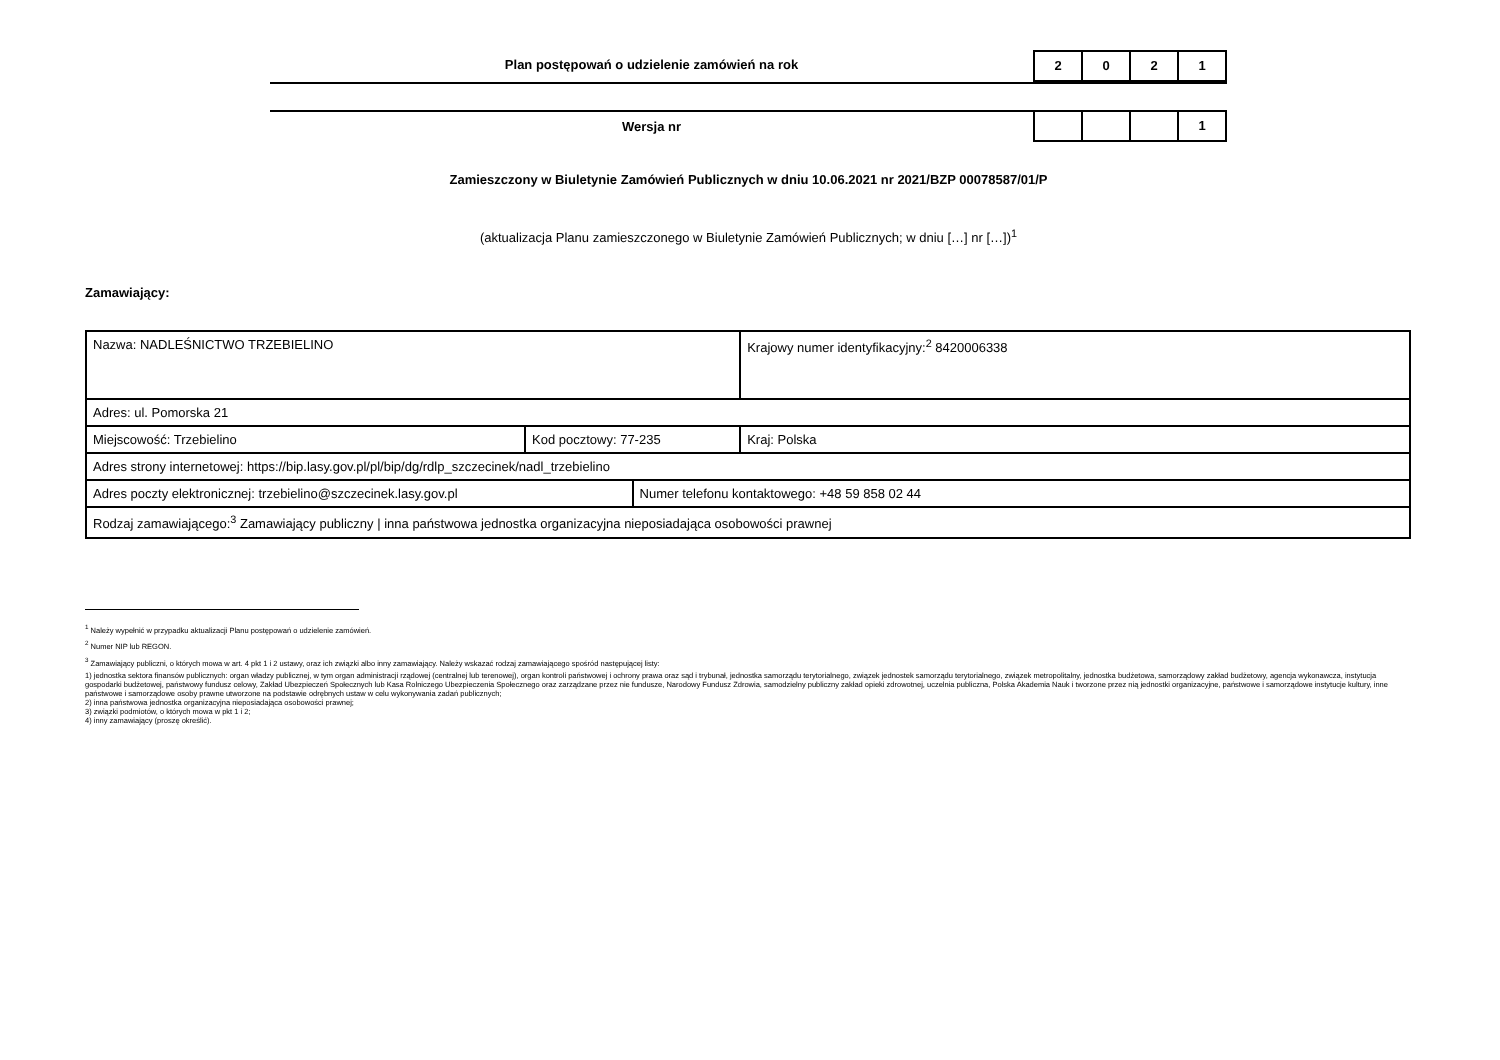Plan postępowań o udzielenie zamówień na rok
2 0 2 1
Wersja nr
1
Zamieszczony w Biuletynie Zamówień Publicznych w dniu 10.06.2021 nr 2021/BZP 00078587/01/P
(aktualizacja Planu zamieszczonego w Biuletynie Zamówień Publicznych; w dniu […] nr […])<sup>1</sup>
Zamawiający:
| Nazwa: NADLEŚNICTWO TRZEBIELINO | | | Krajowy numer identyfikacyjny:<sup>2</sup> 8420006338 |
| Adres: ul. Pomorska 21 | | | |
| Miejscowość: Trzebielino | Kod pocztowy: 77-235 | | Kraj: Polska |
| Adres strony internetowej: https://bip.lasy.gov.pl/pl/bip/dg/rdlp_szczecinek/nadl_trzebielino | | | |
| Adres poczty elektronicznej: trzebielino@szczecinek.lasy.gov.pl | | Numer telefonu kontaktowego: +48 59 858 02 44 | |
| Rodzaj zamawiającego:<sup>3</sup> Zamawiający publiczny / inna państwowa jednostka organizacyjna nieposiadająca osobowości prawnej | | | |
<sup>1</sup> Należy wypełnić w przypadku aktualizacji Planu postępowań o udzielenie zamówień.
<sup>2</sup> Numer NIP lub REGON.
<sup>3</sup> Zamawiający publiczni, o których mowa w art. 4 pkt 1 i 2 ustawy, oraz ich związki albo inny zamawiający. Należy wskazać rodzaj zamawiającego spośród następującej listy:
1) jednostka sektora finansów publicznych: organ władzy publicznej, w tym organ administracji rządowej (centralnej lub terenowej), organ kontroli państwowej i ochrony prawa oraz sąd i trybunał, jednostka samorządu terytorialnego, związek jednostek samorządu terytorialnego, związek metropolitalny, jednostka budżetowa, samorządowy zakład budżetowy, agencja wykonawcza, instytucja gospodarki budżetowej, państwowy fundusz celowy, Zakład Ubezpieczeń Społecznych lub Kasa Rolniczego Ubezpieczenia Społecznego oraz zarządzane przez nie fundusze, Narodowy Fundusz Zdrowia, samodzielny publiczny zakład opieki zdrowotnej, uczelnia publiczna, Polska Akademia Nauk i tworzone przez nią jednostki organizacyjne, państwowe i samorządowe instytucje kultury, inne państwowe i samorządowe osoby prawne utworzone na podstawie odrębnych ustaw w celu wykonywania zadań publicznych;
2) inna państwowa jednostka organizacyjna nieposiadająca osobowości prawnej;
3) związki podmiotów, o których mowa w pkt 1 i 2;
4) inny zamawiający (proszę określić).